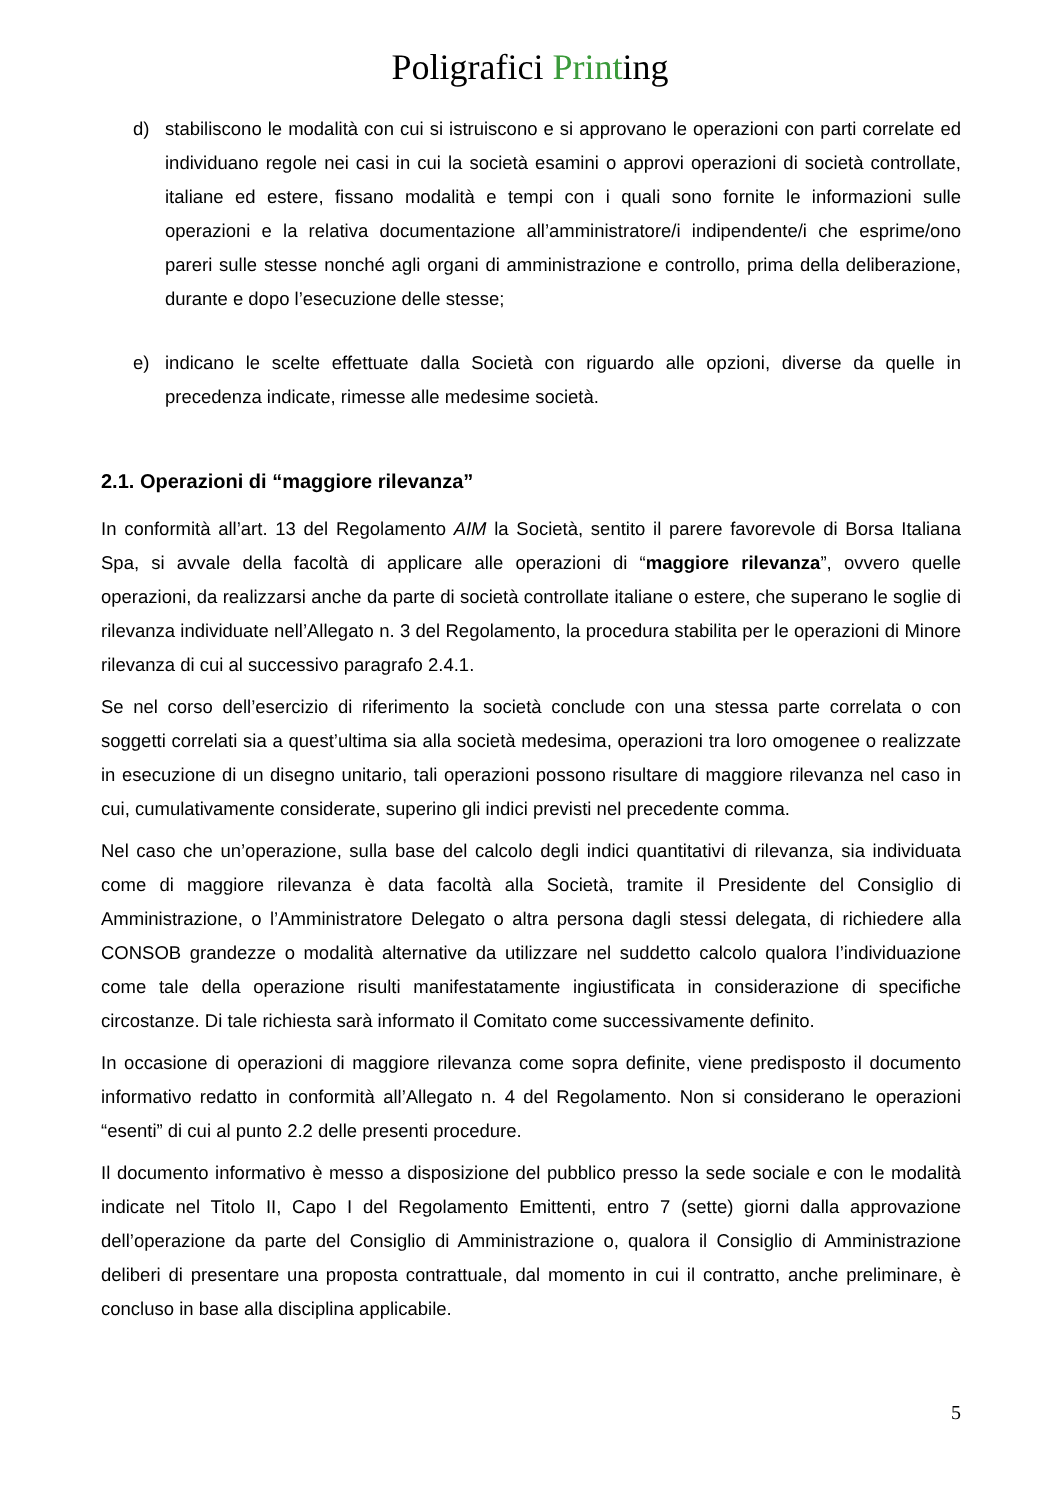Poligrafici Printing
d) stabiliscono le modalità con cui si istruiscono e si approvano le operazioni con parti correlate ed individuano regole nei casi in cui la società esamini o approvi operazioni di società controllate, italiane ed estere, fissano modalità e tempi con i quali sono fornite le informazioni sulle operazioni e la relativa documentazione all’amministratore/i indipendente/i che esprime/ono pareri sulle stesse nonché agli organi di amministrazione e controllo, prima della deliberazione, durante e dopo l’esecuzione delle stesse;
e) indicano le scelte effettuate dalla Società con riguardo alle opzioni, diverse da quelle in precedenza indicate, rimesse alle medesime società.
2.1. Operazioni di “maggiore rilevanza”
In conformità all’art. 13 del Regolamento AIM la Società, sentito il parere favorevole di Borsa Italiana Spa, si avvale della facoltà di applicare alle operazioni di “maggiore rilevanza”, ovvero quelle operazioni, da realizzarsi anche da parte di società controllate italiane o estere, che superano le soglie di rilevanza individuate nell’Allegato n. 3 del Regolamento, la procedura stabilita per le operazioni di Minore rilevanza di cui al successivo paragrafo 2.4.1.
Se nel corso dell’esercizio di riferimento la società conclude con una stessa parte correlata o con soggetti correlati sia a quest’ultima sia alla società medesima, operazioni tra loro omogenee o realizzate in esecuzione di un disegno unitario, tali operazioni possono risultare di maggiore rilevanza nel caso in cui, cumulativamente considerate, superino gli indici previsti nel precedente comma.
Nel caso che un’operazione, sulla base del calcolo degli indici quantitativi di rilevanza, sia individuata come di maggiore rilevanza è data facoltà alla Società, tramite il Presidente del Consiglio di Amministrazione, o l’Amministratore Delegato o altra persona dagli stessi delegata, di richiedere alla CONSOB grandezze o modalità alternative da utilizzare nel suddetto calcolo qualora l’individuazione come tale della operazione risulti manifestatamente ingiustificata in considerazione di specifiche circostanze. Di tale richiesta sarà informato il Comitato come successivamente definito.
In occasione di operazioni di maggiore rilevanza come sopra definite, viene predisposto il documento informativo redatto in conformità all’Allegato n. 4 del Regolamento. Non si considerano le operazioni “esenti” di cui al punto 2.2 delle presenti procedure.
Il documento informativo è messo a disposizione del pubblico presso la sede sociale e con le modalità indicate nel Titolo II, Capo I del Regolamento Emittenti, entro 7 (sette) giorni dalla approvazione dell’operazione da parte del Consiglio di Amministrazione o, qualora il Consiglio di Amministrazione deliberi di presentare una proposta contrattuale, dal momento in cui il contratto, anche preliminare, è concluso in base alla disciplina applicabile.
5